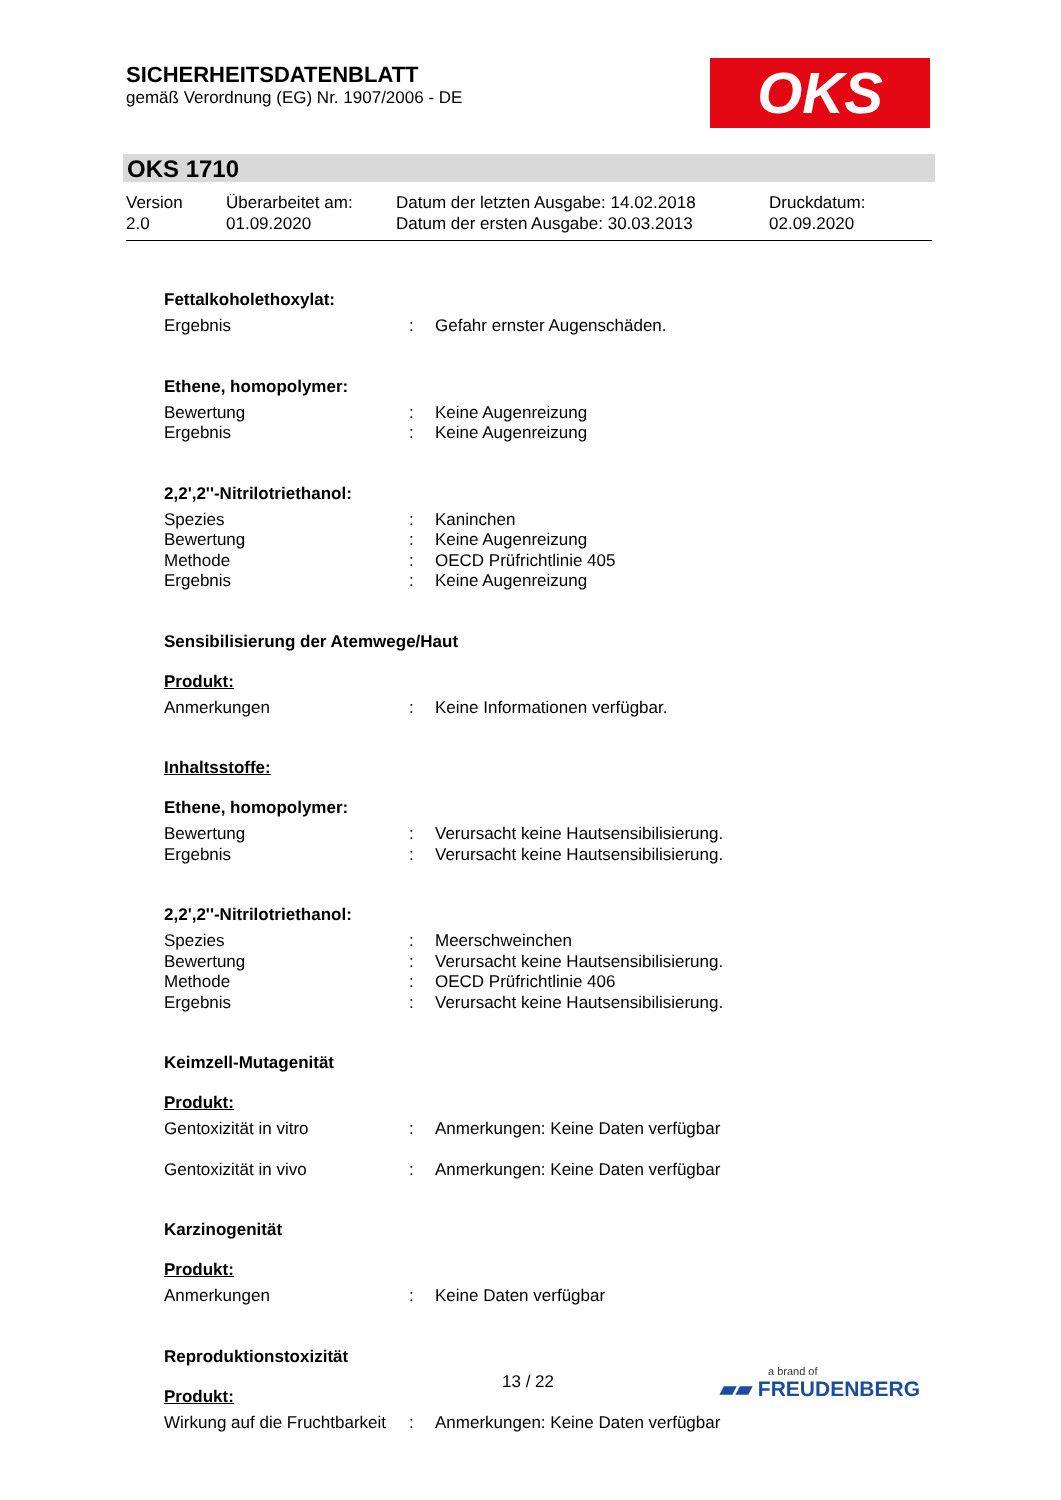SICHERHEITSDATENBLATT
gemäß Verordnung (EG) Nr. 1907/2006 - DE
OKS
OKS 1710
Version
2.0
Überarbeitet am:
01.09.2020
Datum der letzten Ausgabe: 14.02.2018
Datum der ersten Ausgabe: 30.03.2013
Druckdatum:
02.09.2020
Fettalkoholethoxylat:
Ergebnis: Gefahr ernster Augenschäden.
Ethene, homopolymer:
Bewertung: Keine Augenreizung
Ergebnis: Keine Augenreizung
2,2',2''-Nitrilotriethanol:
Spezies: Kaninchen
Bewertung: Keine Augenreizung
Methode: OECD Prüfrichtlinie 405
Ergebnis: Keine Augenreizung
Sensibilisierung der Atemwege/Haut
Produkt:
Anmerkungen: Keine Informationen verfügbar.
Inhaltsstoffe:
Ethene, homopolymer:
Bewertung: Verursacht keine Hautsensibilisierung.
Ergebnis: Verursacht keine Hautsensibilisierung.
2,2',2''-Nitrilotriethanol:
Spezies: Meerschweinchen
Bewertung: Verursacht keine Hautsensibilisierung.
Methode: OECD Prüfrichtlinie 406
Ergebnis: Verursacht keine Hautsensibilisierung.
Keimzell-Mutagenität
Produkt:
Gentoxizität in vitro: Anmerkungen: Keine Daten verfügbar
Gentoxizität in vivo: Anmerkungen: Keine Daten verfügbar
Karzinogenität
Produkt:
Anmerkungen: Keine Daten verfügbar
Reproduktionstoxizität
Produkt:
Wirkung auf die Fruchtbarkeit: Anmerkungen: Keine Daten verfügbar
13 / 22 a brand of
▰▰ FREUDENBERG